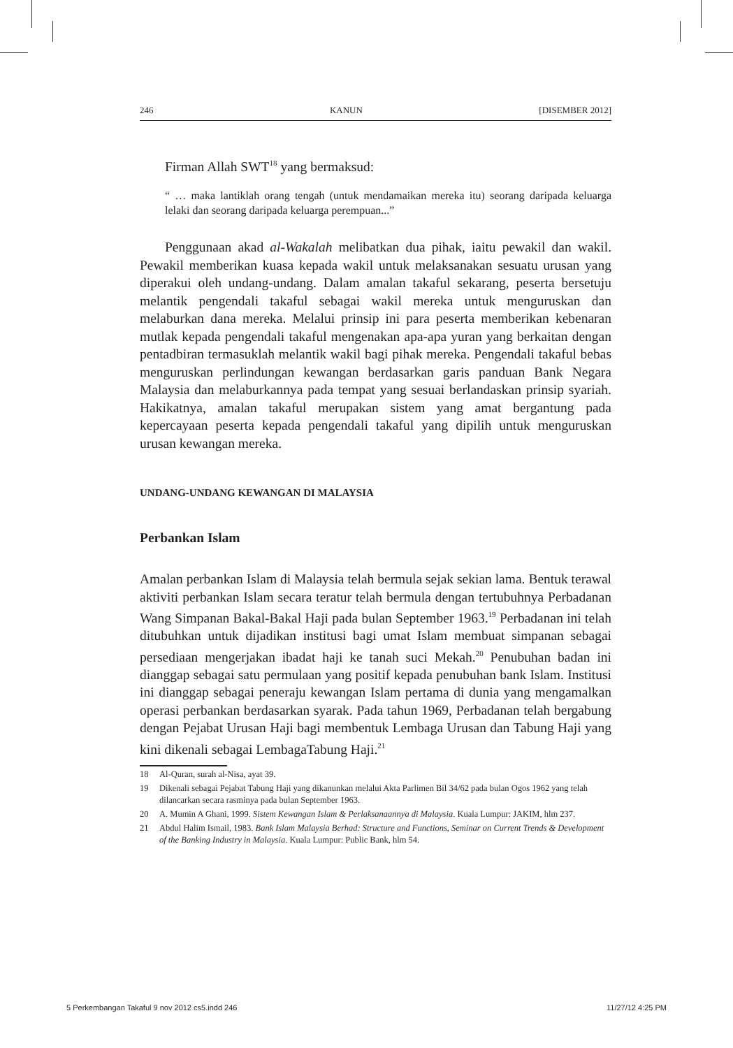246 KANUN [DISEMBER 2012]
Firman Allah SWT<sup>18</sup> yang bermaksud:
“ … maka lantiklah orang tengah (untuk mendamaikan mereka itu) seorang daripada keluarga lelaki dan seorang daripada keluarga perempuan...”
Penggunaan akad al-Wakalah melibatkan dua pihak, iaitu pewakil dan wakil. Pewakil memberikan kuasa kepada wakil untuk melaksanakan sesuatu urusan yang diperakui oleh undang-undang. Dalam amalan takaful sekarang, peserta bersetuju melantik pengendali takaful sebagai wakil mereka untuk menguruskan dan melaburkan dana mereka. Melalui prinsip ini para peserta memberikan kebenaran mutlak kepada pengendali takaful mengenakan apa-apa yuran yang berkaitan dengan pentadbiran termasuklah melantik wakil bagi pihak mereka. Pengendali takaful bebas menguruskan perlindungan kewangan berdasarkan garis panduan Bank Negara Malaysia dan melaburkannya pada tempat yang sesuai berlandaskan prinsip syariah. Hakikatnya, amalan takaful merupakan sistem yang amat bergantung pada kepercayaan peserta kepada pengendali takaful yang dipilih untuk menguruskan urusan kewangan mereka.
UNDANG-UNDANG KEWANGAN DI MALAYSIA
Perbankan Islam
Amalan perbankan Islam di Malaysia telah bermula sejak sekian lama. Bentuk terawal aktiviti perbankan Islam secara teratur telah bermula dengan tertubuhnya Perbadanan Wang Simpanan Bakal-Bakal Haji pada bulan September 1963.<sup>19</sup> Perbadanan ini telah ditubuhkan untuk dijadikan institusi bagi umat Islam membuat simpanan sebagai persediaan mengerjakan ibadat haji ke tanah suci Mekah.<sup>20</sup> Penubuhan badan ini dianggap sebagai satu permulaan yang positif kepada penubuhan bank Islam. Institusi ini dianggap sebagai peneraju kewangan Islam pertama di dunia yang mengamalkan operasi perbankan berdasarkan syarak. Pada tahun 1969, Perbadanan telah bergabung dengan Pejabat Urusan Haji bagi membentuk Lembaga Urusan dan Tabung Haji yang kini dikenali sebagai LembagaTabung Haji.<sup>21</sup>
18 Al-Quran, surah al-Nisa, ayat 39.
19 Dikenali sebagai Pejabat Tabung Haji yang dikanunkan melalui Akta Parlimen Bil 34/62 pada bulan Ogos 1962 yang telah dilancarkan secara rasminya pada bulan September 1963.
20 A. Mumin A Ghani, 1999. Sistem Kewangan Islam & Perlaksanaannya di Malaysia. Kuala Lumpur: JAKIM, hlm 237.
21 Abdul Halim Ismail, 1983. Bank Islam Malaysia Berhad: Structure and Functions, Seminar on Current Trends & Development of the Banking Industry in Malaysia. Kuala Lumpur: Public Bank, hlm 54.
5 Perkembangan Takaful 9 nov 2012 cs5.indd 246 11/27/12 4:25 PM